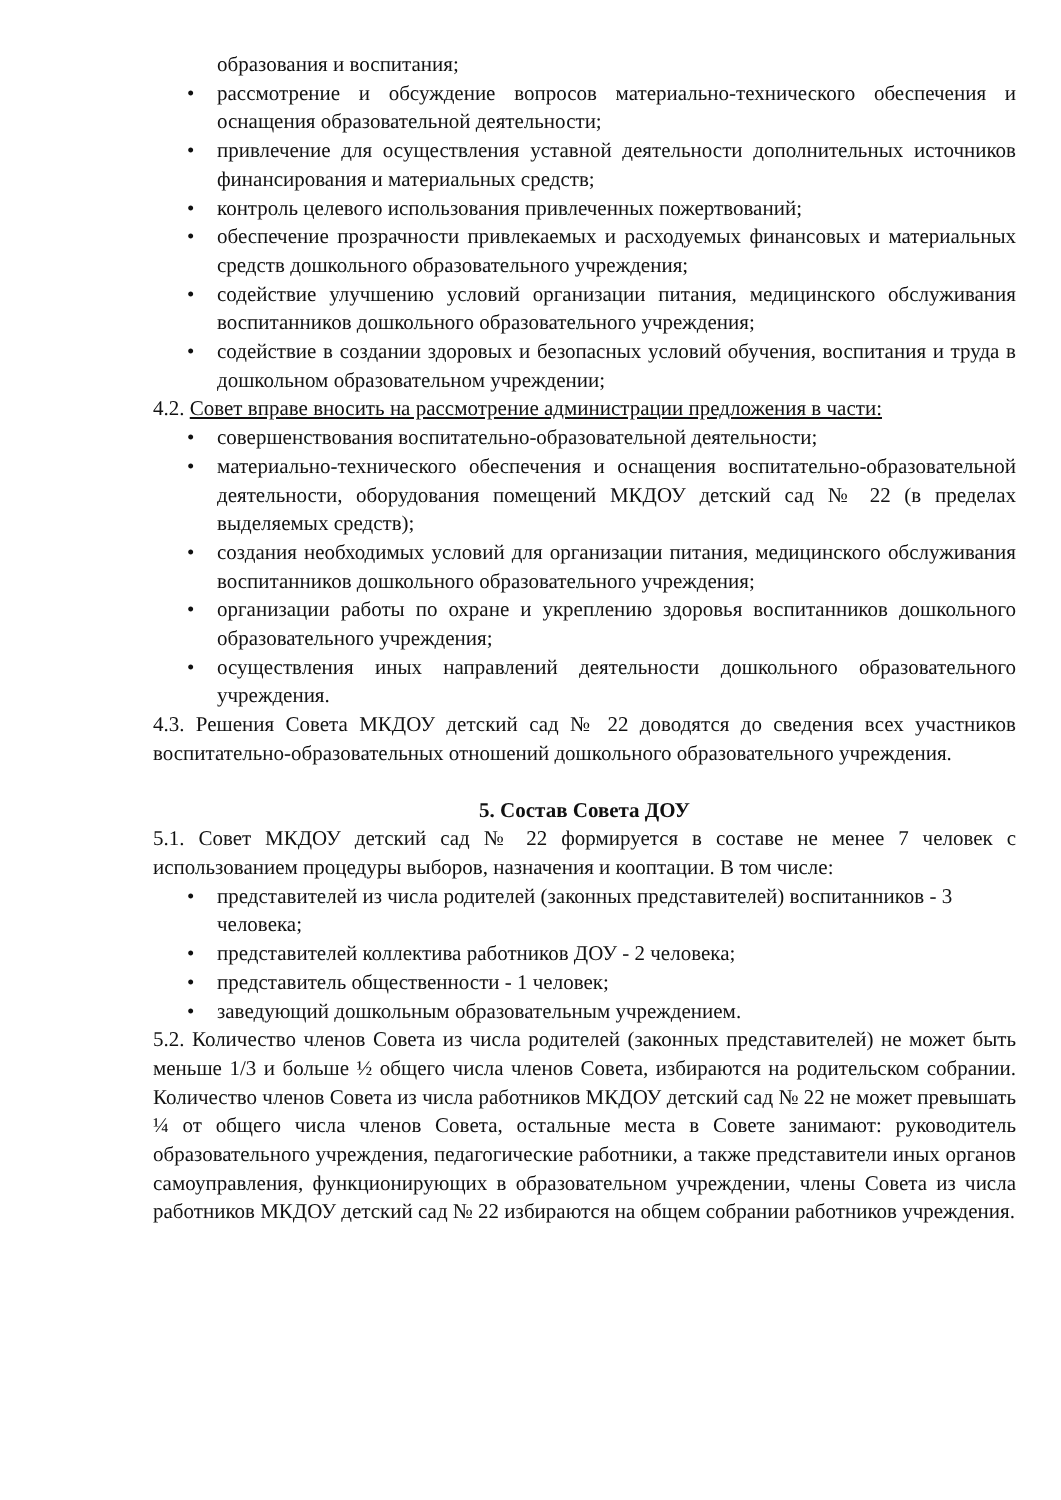образования и воспитания;
• рассмотрение и обсуждение вопросов материально-технического обеспечения и оснащения образовательной деятельности;
• привлечение для осуществления уставной деятельности дополнительных источников финансирования и материальных средств;
• контроль целевого использования привлеченных пожертвований;
• обеспечение прозрачности привлекаемых и расходуемых финансовых и материальных средств дошкольного образовательного учреждения;
• содействие улучшению условий организации питания, медицинского обслуживания воспитанников дошкольного образовательного учреждения;
• содействие в создании здоровых и безопасных условий обучения, воспитания и труда в дошкольном образовательном учреждении;
4.2. Совет вправе вносить на рассмотрение администрации предложения в части:
• совершенствования воспитательно-образовательной деятельности;
• материально-технического обеспечения и оснащения воспитательно-образовательной деятельности, оборудования помещений МКДОУ детский сад № 22 (в пределах выделяемых средств);
• создания необходимых условий для организации питания, медицинского обслуживания воспитанников дошкольного образовательного учреждения;
• организации работы по охране и укреплению здоровья воспитанников дошкольного образовательного учреждения;
• осуществления иных направлений деятельности дошкольного образовательного учреждения.
4.3. Решения Совета МКДОУ детский сад № 22 доводятся до сведения всех участников воспитательно-образовательных отношений дошкольного образовательного учреждения.
5. Состав Совета ДОУ
5.1. Совет МКДОУ детский сад № 22 формируется в составе не менее 7 человек с использованием процедуры выборов, назначения и кооптации. В том числе:
• представителей из числа родителей (законных представителей) воспитанников - 3 человека;
• представителей коллектива работников ДОУ - 2 человека;
• представитель общественности - 1 человек;
• заведующий дошкольным образовательным учреждением.
5.2. Количество членов Совета из числа родителей (законных представителей) не может быть меньше 1/3 и больше ½ общего числа членов Совета, избираются на родительском собрании. Количество членов Совета из числа работников МКДОУ детский сад № 22 не может превышать ¼ от общего числа членов Совета, остальные места в Совете занимают: руководитель образовательного учреждения, педагогические работники, а также представители иных органов самоуправления, функционирующих в образовательном учреждении, члены Совета из числа работников МКДОУ детский сад № 22 избираются на общем собрании работников учреждения.